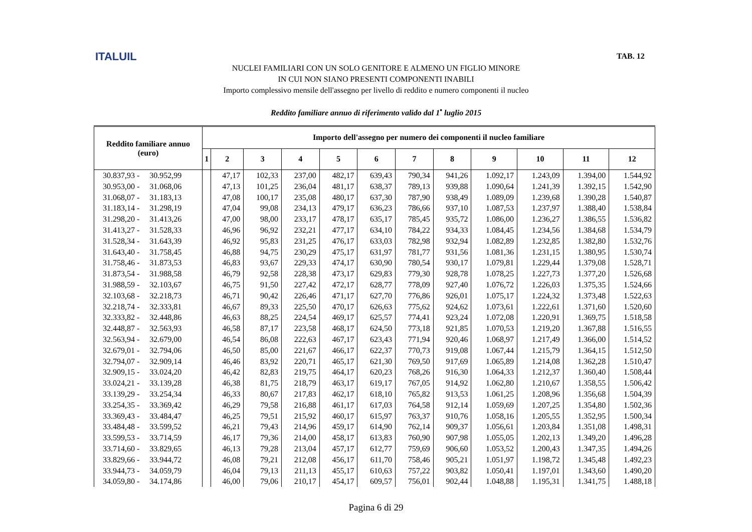ITALUIL TAB. 12
NUCLEI FAMILIARI CON UN SOLO GENITORE E ALMENO UN FIGLIO MINORE
IN CUI NON SIANO PRESENTI COMPONENTI INABILI
Importo complessivo mensile dell'assegno per livello di reddito e numero componenti il nucleo
Reddito familiare annuo di riferimento valido dal 1<sup>•</sup> luglio 2015
| Reddito familiare annuo (euro) | Importo dell'assegno per numero dei componenti il nucleo familiare | | | | | | | | | | | |
| --- | --- | --- | --- | --- | --- | --- | --- | --- | --- | --- | --- | --- |
| | 1 | 2 | 3 | 4 | 5 | 6 | 7 | 8 | 9 | 10 | 11 | 12 |
| 30.837,93 - 30.952,99 | | 47,17 | 102,33 | 237,00 | 482,17 | 639,43 | 790,34 | 941,26 | 1.092,17 | 1.243,09 | 1.394,00 | 1.544,92 |
| 30.953,00 - 31.068,06 | | 47,13 | 101,25 | 236,04 | 481,17 | 638,37 | 789,13 | 939,88 | 1.090,64 | 1.241,39 | 1.392,15 | 1.542,90 |
| 31.068,07 - 31.183,13 | | 47,08 | 100,17 | 235,08 | 480,17 | 637,30 | 787,90 | 938,49 | 1.089,09 | 1.239,68 | 1.390,28 | 1.540,87 |
| 31.183,14 - 31.298,19 | | 47,04 | 99,08 | 234,13 | 479,17 | 636,23 | 786,66 | 937,10 | 1.087,53 | 1.237,97 | 1.388,40 | 1.538,84 |
| 31.298,20 - 31.413,26 | | 47,00 | 98,00 | 233,17 | 478,17 | 635,17 | 785,45 | 935,72 | 1.086,00 | 1.236,27 | 1.386,55 | 1.536,82 |
| 31.413,27 - 31.528,33 | | 46,96 | 96,92 | 232,21 | 477,17 | 634,10 | 784,22 | 934,33 | 1.084,45 | 1.234,56 | 1.384,68 | 1.534,79 |
| 31.528,34 - 31.643,39 | | 46,92 | 95,83 | 231,25 | 476,17 | 633,03 | 782,98 | 932,94 | 1.082,89 | 1.232,85 | 1.382,80 | 1.532,76 |
| 31.643,40 - 31.758,45 | | 46,88 | 94,75 | 230,29 | 475,17 | 631,97 | 781,77 | 931,56 | 1.081,36 | 1.231,15 | 1.380,95 | 1.530,74 |
| 31.758,46 - 31.873,53 | | 46,83 | 93,67 | 229,33 | 474,17 | 630,90 | 780,54 | 930,17 | 1.079,81 | 1.229,44 | 1.379,08 | 1.528,71 |
| 31.873,54 - 31.988,58 | | 46,79 | 92,58 | 228,38 | 473,17 | 629,83 | 779,30 | 928,78 | 1.078,25 | 1.227,73 | 1.377,20 | 1.526,68 |
| 31.988,59 - 32.103,67 | | 46,75 | 91,50 | 227,42 | 472,17 | 628,77 | 778,09 | 927,40 | 1.076,72 | 1.226,03 | 1.375,35 | 1.524,66 |
| 32.103,68 - 32.218,73 | | 46,71 | 90,42 | 226,46 | 471,17 | 627,70 | 776,86 | 926,01 | 1.075,17 | 1.224,32 | 1.373,48 | 1.522,63 |
| 32.218,74 - 32.333,81 | | 46,67 | 89,33 | 225,50 | 470,17 | 626,63 | 775,62 | 924,62 | 1.073,61 | 1.222,61 | 1.371,60 | 1.520,60 |
| 32.333,82 - 32.448,86 | | 46,63 | 88,25 | 224,54 | 469,17 | 625,57 | 774,41 | 923,24 | 1.072,08 | 1.220,91 | 1.369,75 | 1.518,58 |
| 32.448,87 - 32.563,93 | | 46,58 | 87,17 | 223,58 | 468,17 | 624,50 | 773,18 | 921,85 | 1.070,53 | 1.219,20 | 1.367,88 | 1.516,55 |
| 32.563,94 - 32.679,00 | | 46,54 | 86,08 | 222,63 | 467,17 | 623,43 | 771,94 | 920,46 | 1.068,97 | 1.217,49 | 1.366,00 | 1.514,52 |
| 32.679,01 - 32.794,06 | | 46,50 | 85,00 | 221,67 | 466,17 | 622,37 | 770,73 | 919,08 | 1.067,44 | 1.215,79 | 1.364,15 | 1.512,50 |
| 32.794,07 - 32.909,14 | | 46,46 | 83,92 | 220,71 | 465,17 | 621,30 | 769,50 | 917,69 | 1.065,89 | 1.214,08 | 1.362,28 | 1.510,47 |
| 32.909,15 - 33.024,20 | | 46,42 | 82,83 | 219,75 | 464,17 | 620,23 | 768,26 | 916,30 | 1.064,33 | 1.212,37 | 1.360,40 | 1.508,44 |
| 33.024,21 - 33.139,28 | | 46,38 | 81,75 | 218,79 | 463,17 | 619,17 | 767,05 | 914,92 | 1.062,80 | 1.210,67 | 1.358,55 | 1.506,42 |
| 33.139,29 - 33.254,34 | | 46,33 | 80,67 | 217,83 | 462,17 | 618,10 | 765,82 | 913,53 | 1.061,25 | 1.208,96 | 1.356,68 | 1.504,39 |
| 33.254,35 - 33.369,42 | | 46,29 | 79,58 | 216,88 | 461,17 | 617,03 | 764,58 | 912,14 | 1.059,69 | 1.207,25 | 1.354,80 | 1.502,36 |
| 33.369,43 - 33.484,47 | | 46,25 | 79,51 | 215,92 | 460,17 | 615,97 | 763,37 | 910,76 | 1.058,16 | 1.205,55 | 1.352,95 | 1.500,34 |
| 33.484,48 - 33.599,52 | | 46,21 | 79,43 | 214,96 | 459,17 | 614,90 | 762,14 | 909,37 | 1.056,61 | 1.203,84 | 1.351,08 | 1.498,31 |
| 33.599,53 - 33.714,59 | | 46,17 | 79,36 | 214,00 | 458,17 | 613,83 | 760,90 | 907,98 | 1.055,05 | 1.202,13 | 1.349,20 | 1.496,28 |
| 33.714,60 - 33.829,65 | | 46,13 | 79,28 | 213,04 | 457,17 | 612,77 | 759,69 | 906,60 | 1.053,52 | 1.200,43 | 1.347,35 | 1.494,26 |
| 33.829,66 - 33.944,72 | | 46,08 | 79,21 | 212,08 | 456,17 | 611,70 | 758,46 | 905,21 | 1.051,97 | 1.198,72 | 1.345,48 | 1.492,23 |
| 33.944,73 - 34.059,79 | | 46,04 | 79,13 | 211,13 | 455,17 | 610,63 | 757,22 | 903,82 | 1.050,41 | 1.197,01 | 1.343,60 | 1.490,20 |
| 34.059,80 - 34.174,86 | | 46,00 | 79,06 | 210,17 | 454,17 | 609,57 | 756,01 | 902,44 | 1.048,88 | 1.195,31 | 1.341,75 | 1.488,18 |
Pagina 6 di 29